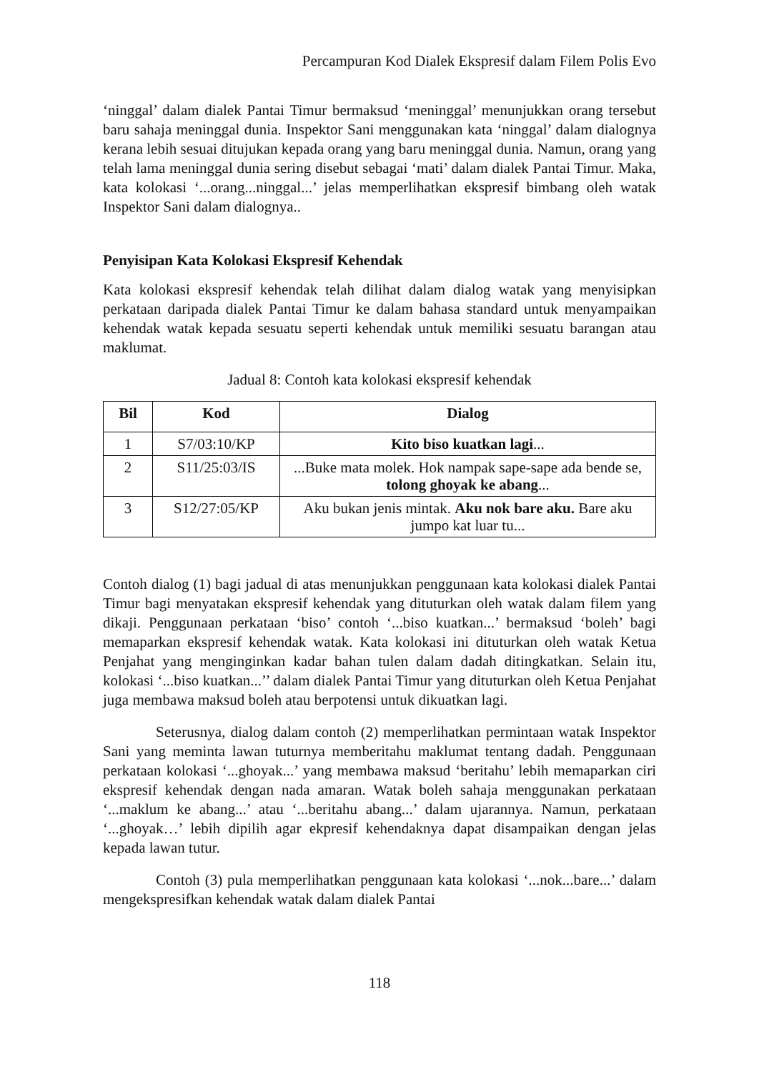Percampuran Kod Dialek Ekspresif dalam Filem Polis Evo
‘ninggal’ dalam dialek Pantai Timur bermaksud ‘meninggal’ menunjukkan orang tersebut baru sahaja meninggal dunia. Inspektor Sani menggunakan kata ‘ninggal’ dalam dialognya kerana lebih sesuai ditujukan kepada orang yang baru meninggal dunia. Namun, orang yang telah lama meninggal dunia sering disebut sebagai ‘mati’ dalam dialek Pantai Timur. Maka, kata kolokasi ‘...orang...ninggal...’ jelas memperlihatkan ekspresif bimbang oleh watak Inspektor Sani dalam dialognya..
Penyisipan Kata Kolokasi Ekspresif Kehendak
Kata kolokasi ekspresif kehendak telah dilihat dalam dialog watak yang menyisipkan perkataan daripada dialek Pantai Timur ke dalam bahasa standard untuk menyampaikan kehendak watak kepada sesuatu seperti kehendak untuk memiliki sesuatu barangan atau maklumat.
Jadual 8: Contoh kata kolokasi ekspresif kehendak
| Bil | Kod | Dialog |
| --- | --- | --- |
| 1 | S7/03:10/KP | Kito biso kuatkan lagi ... |
| 2 | S11/25:03/IS | ...Buke mata molek. Hok nampak sape-sape ada bende se, tolong ghoyak ke abang ... |
| 3 | S12/27:05/KP | Aku bukan jenis mintak. Aku nok bare aku. Bare aku jumpo kat luar tu... |
Contoh dialog (1) bagi jadual di atas menunjukkan penggunaan kata kolokasi dialek Pantai Timur bagi menyatakan ekspresif kehendak yang dituturkan oleh watak dalam filem yang dikaji. Penggunaan perkataan ‘biso’ contoh ‘...biso kuatkan...’ bermaksud ‘boleh’ bagi memaparkan ekspresif kehendak watak. Kata kolokasi ini dituturkan oleh watak Ketua Penjahat yang menginginkan kadar bahan tulen dalam dadah ditingkatkan. Selain itu, kolokasi ‘...biso kuatkan...’’ dalam dialek Pantai Timur yang dituturkan oleh Ketua Penjahat juga membawa maksud boleh atau berpotensi untuk dikuatkan lagi.
Seterusnya, dialog dalam contoh (2) memperlihatkan permintaan watak Inspektor Sani yang meminta lawan tuturnya memberitahu maklumat tentang dadah. Penggunaan perkataan kolokasi ‘...ghoyak...’ yang membawa maksud ‘beritahu’ lebih memaparkan ciri ekspresif kehendak dengan nada amaran. Watak boleh sahaja menggunakan perkataan ‘...maklum ke abang...’ atau ‘...beritahu abang...’ dalam ujarannya. Namun, perkataan ‘...ghoyak…’ lebih dipilih agar ekpresif kehendaknya dapat disampaikan dengan jelas kepada lawan tutur.
Contoh (3) pula memperlihatkan penggunaan kata kolokasi ‘...nok...bare...’ dalam mengekspresifkan kehendak watak dalam dialek Pantai
118